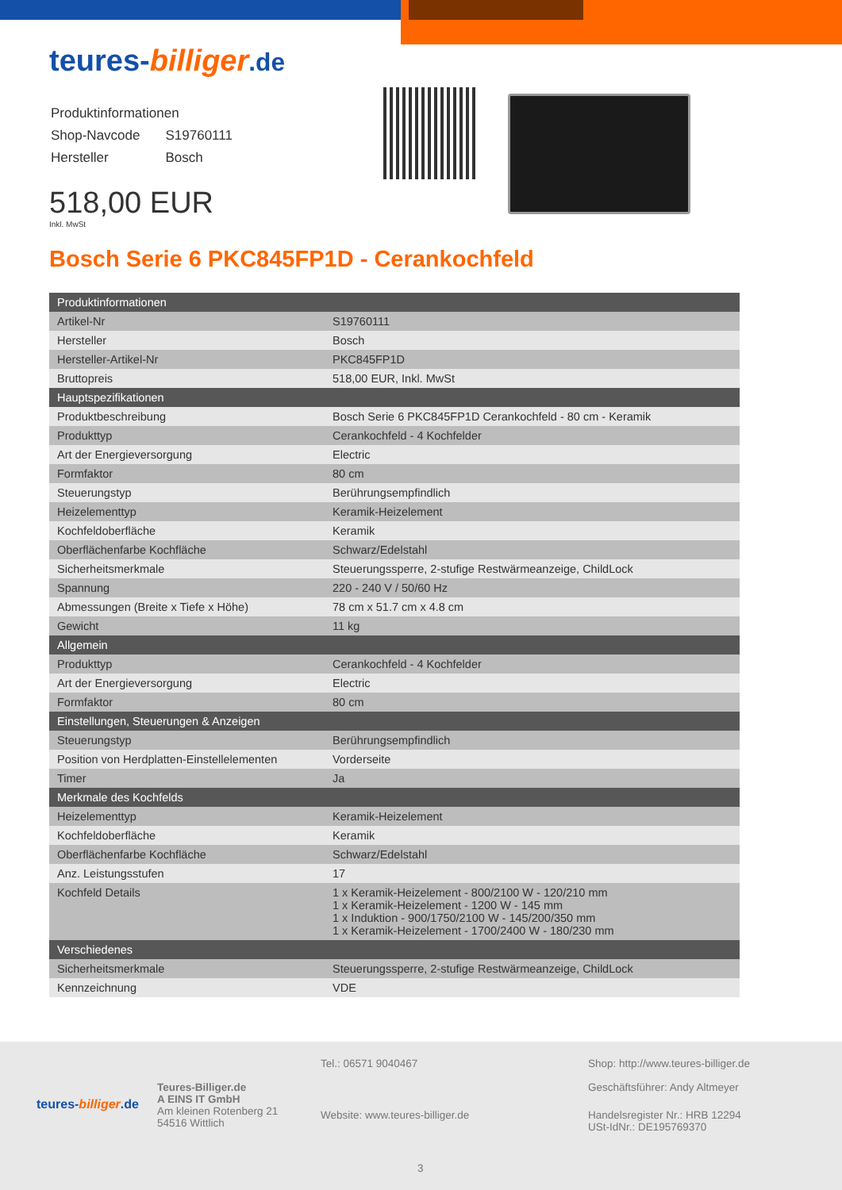teures-billiger.de
| Produktinformationen | |
| Shop-Navcode | S19760111 |
| Hersteller | Bosch |
518,00 EUR
Inkl. MwSt
Bosch Serie 6 PKC845FP1D - Cerankochfeld
| Produktinformationen | |
| Artikel-Nr | S19760111 |
| Hersteller | Bosch |
| Hersteller-Artikel-Nr | PKC845FP1D |
| Bruttopreis | 518,00 EUR, Inkl. MwSt |
| Hauptspezifikationen | |
| Produktbeschreibung | Bosch Serie 6 PKC845FP1D Cerankochfeld - 80 cm - Keramik |
| Produkttyp | Cerankochfeld - 4 Kochfelder |
| Art der Energieversorgung | Electric |
| Formfaktor | 80 cm |
| Steuerungstyp | Berührungsempfindlich |
| Heizelementtyp | Keramik-Heizelement |
| Kochfeldoberfläche | Keramik |
| Oberflächenfarbe Kochfläche | Schwarz/Edelstahl |
| Sicherheitsmerkmale | Steuerungssperre, 2-stufige Restwärmeanzeige, ChildLock |
| Spannung | 220 - 240 V / 50/60 Hz |
| Abmessungen (Breite x Tiefe x Höhe) | 78 cm x 51.7 cm x 4.8 cm |
| Gewicht | 11 kg |
| Allgemein | |
| Produkttyp | Cerankochfeld - 4 Kochfelder |
| Art der Energieversorgung | Electric |
| Formfaktor | 80 cm |
| Einstellungen, Steuerungen & Anzeigen | |
| Steuerungstyp | Berührungsempfindlich |
| Position von Herdplatten-Einstellelementen | Vorderseite |
| Timer | Ja |
| Merkmale des Kochfelds | |
| Heizelementtyp | Keramik-Heizelement |
| Kochfeldoberfläche | Keramik |
| Oberflächenfarbe Kochfläche | Schwarz/Edelstahl |
| Anz. Leistungsstufen | 17 |
| Kochfeld Details | 1 x Keramik-Heizelement - 800/2100 W - 120/210 mm 1 x Keramik-Heizelement - 1200 W - 145 mm 1 x Induktion - 900/1750/2100 W - 145/200/350 mm 1 x Keramik-Heizelement - 1700/2400 W - 180/230 mm |
| Verschiedenes | |
| Sicherheitsmerkmale | Steuerungssperre, 2-stufige Restwärmeanzeige, ChildLock |
| Kennzeichnung | VDE |
teures-billiger.de
Teures-Billiger.de
A EINS IT GmbH
Am kleinen Rotenberg 21
54516 Wittlich
Tel.: 06571 9040467
Website: www.teures-billiger.de
Shop: http://www.teures-billiger.de
Geschäftsführer: Andy Altmeyer
Handelsregister Nr.: HRB 12294
USt-IdNr.: DE195769370
3